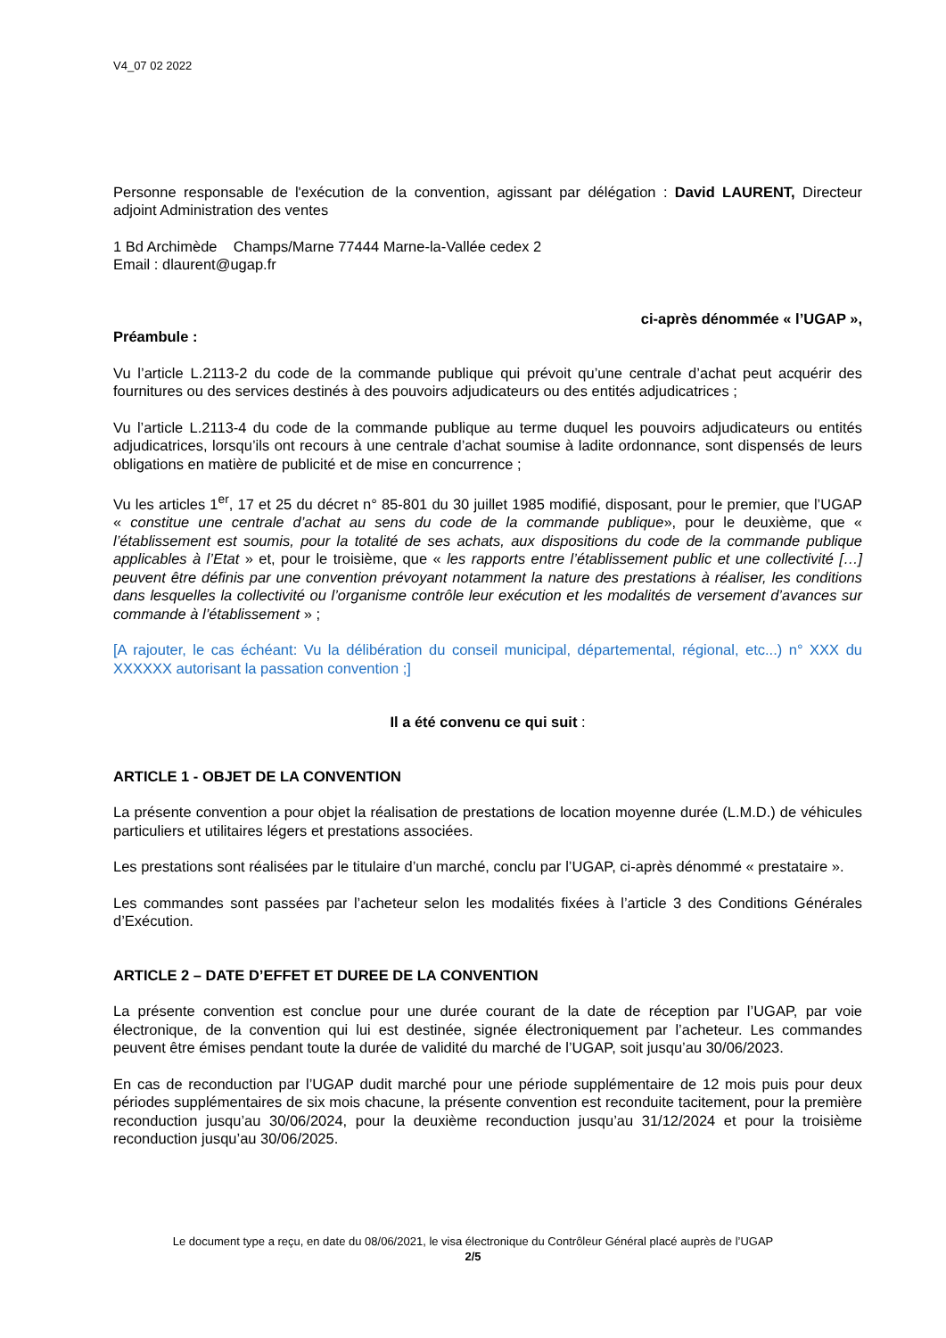V4_07 02 2022
Personne responsable de l'exécution de la convention, agissant par délégation : David LAURENT, Directeur adjoint Administration des ventes
1 Bd Archimède Champs/Marne 77444 Marne-la-Vallée cedex 2
Email : dlaurent@ugap.fr
ci-après dénommée « l’UGAP »,
Préambule :
Vu l’article L.2113-2 du code de la commande publique qui prévoit qu’une centrale d’achat peut acquérir des fournitures ou des services destinés à des pouvoirs adjudicateurs ou des entités adjudicatrices ;
Vu l’article L.2113-4 du code de la commande publique au terme duquel les pouvoirs adjudicateurs ou entités adjudicatrices, lorsqu’ils ont recours à une centrale d’achat soumise à ladite ordonnance, sont dispensés de leurs obligations en matière de publicité et de mise en concurrence ;
Vu les articles 1<sup>er</sup>, 17 et 25 du décret n° 85-801 du 30 juillet 1985 modifié, disposant, pour le premier, que l’UGAP « constitue une centrale d’achat au sens du code de la commande publique», pour le deuxième, que « l’établissement est soumis, pour la totalité de ses achats, aux dispositions du code de la commande publique applicables à l’Etat » et, pour le troisième, que « les rapports entre l’établissement public et une collectivité […] peuvent être définis par une convention prévoyant notamment la nature des prestations à réaliser, les conditions dans lesquelles la collectivité ou l’organisme contrôle leur exécution et les modalités de versement d’avances sur commande à l’établissement » ;
[A rajouter, le cas échéant: Vu la délibération du conseil municipal, départemental, régional, etc...) n° XXX du XXXXXX autorisant la passation convention ;]
Il a été convenu ce qui suit :
ARTICLE 1 - OBJET DE LA CONVENTION
La présente convention a pour objet la réalisation de prestations de location moyenne durée (L.M.D.) de véhicules particuliers et utilitaires légers et prestations associées.
Les prestations sont réalisées par le titulaire d’un marché, conclu par l’UGAP, ci-après dénommé « prestataire ».
Les commandes sont passées par l’acheteur selon les modalités fixées à l’article 3 des Conditions Générales d’Exécution.
ARTICLE 2 – DATE D’EFFET ET DUREE DE LA CONVENTION
La présente convention est conclue pour une durée courant de la date de réception par l’UGAP, par voie électronique, de la convention qui lui est destinée, signée électroniquement par l’acheteur. Les commandes peuvent être émises pendant toute la durée de validité du marché de l’UGAP, soit jusqu’au 30/06/2023.
En cas de reconduction par l’UGAP dudit marché pour une période supplémentaire de 12 mois puis pour deux périodes supplémentaires de six mois chacune, la présente convention est reconduite tacitement, pour la première reconduction jusqu’au 30/06/2024, pour la deuxième reconduction jusqu’au 31/12/2024 et pour la troisième reconduction jusqu’au 30/06/2025.
Le document type a reçu, en date du 08/06/2021, le visa électronique du Contrôleur Général placé auprès de l’UGAP
2/5